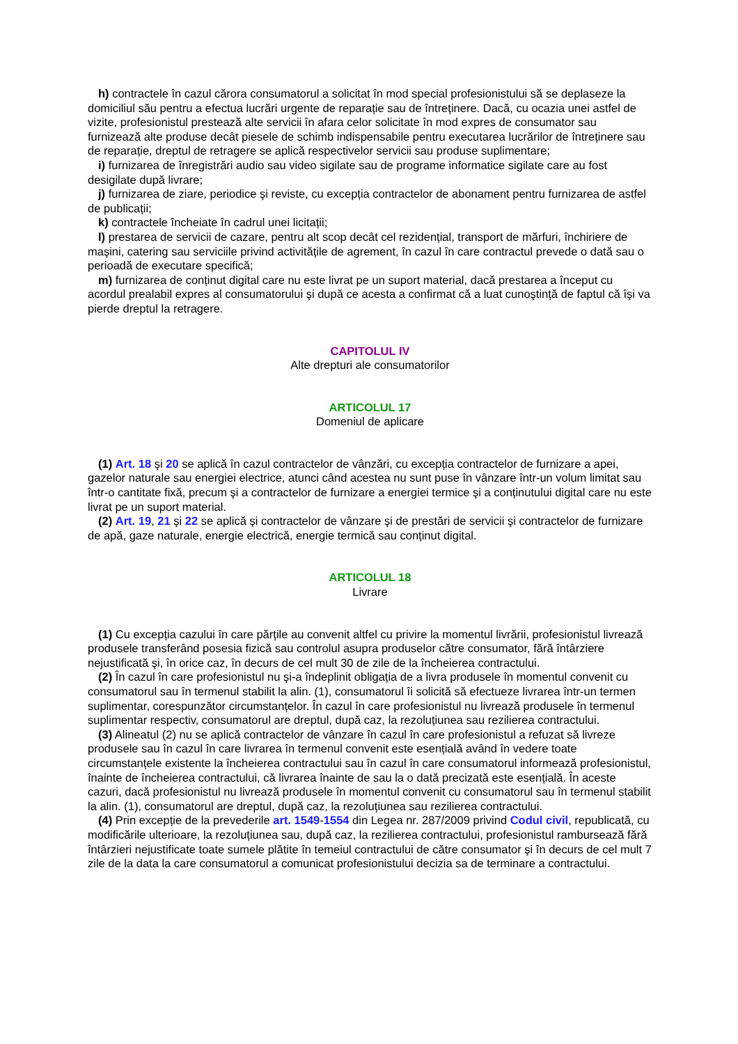h) contractele în cazul cărora consumatorul a solicitat în mod special profesionistului să se deplaseze la domiciliul său pentru a efectua lucrări urgente de reparație sau de întreținere. Dacă, cu ocazia unei astfel de vizite, profesionistul prestează alte servicii în afara celor solicitate în mod expres de consumator sau furnizează alte produse decât piesele de schimb indispensabile pentru executarea lucrărilor de întreținere sau de reparație, dreptul de retragere se aplică respectivelor servicii sau produse suplimentare;
i) furnizarea de înregistrări audio sau video sigilate sau de programe informatice sigilate care au fost desigilate după livrare;
j) furnizarea de ziare, periodice şi reviste, cu excepția contractelor de abonament pentru furnizarea de astfel de publicații;
k) contractele încheiate în cadrul unei licitații;
l) prestarea de servicii de cazare, pentru alt scop decât cel rezidențial, transport de mărfuri, închiriere de maşini, catering sau serviciile privind activitățile de agrement, în cazul în care contractul prevede o dată sau o perioadă de executare specifică;
m) furnizarea de conținut digital care nu este livrat pe un suport material, dacă prestarea a început cu acordul prealabil expres al consumatorului şi după ce acesta a confirmat că a luat cunoştință de faptul că îşi va pierde dreptul la retragere.
CAPITOLUL IV
Alte drepturi ale consumatorilor
ARTICOLUL 17
Domeniul de aplicare
(1) Art. 18 şi 20 se aplică în cazul contractelor de vânzări, cu excepția contractelor de furnizare a apei, gazelor naturale sau energiei electrice, atunci când acestea nu sunt puse în vânzare într-un volum limitat sau într-o cantitate fixă, precum şi a contractelor de furnizare a energiei termice şi a conținutului digital care nu este livrat pe un suport material.
(2) Art. 19, 21 şi 22 se aplică şi contractelor de vânzare şi de prestări de servicii şi contractelor de furnizare de apă, gaze naturale, energie electrică, energie termică sau conținut digital.
ARTICOLUL 18
Livrare
(1) Cu excepția cazului în care părțile au convenit altfel cu privire la momentul livrării, profesionistul livrează produsele transferând posesia fizică sau controlul asupra produselor către consumator, fără întârziere nejustificată şi, în orice caz, în decurs de cel mult 30 de zile de la încheierea contractului.
(2) În cazul în care profesionistul nu şi-a îndeplinit obligația de a livra produsele în momentul convenit cu consumatorul sau în termenul stabilit la alin. (1), consumatorul îi solicită să efectueze livrarea într-un termen suplimentar, corespunzător circumstanțelor. În cazul în care profesionistul nu livrează produsele în termenul suplimentar respectiv, consumatorul are dreptul, după caz, la rezoluțiunea sau rezilierea contractului.
(3) Alineatul (2) nu se aplică contractelor de vânzare în cazul în care profesionistul a refuzat să livreze produsele sau în cazul în care livrarea în termenul convenit este esențială având în vedere toate circumstanțele existente la încheierea contractului sau în cazul în care consumatorul informează profesionistul, înainte de încheierea contractului, că livrarea înainte de sau la o dată precizată este esențială. În aceste cazuri, dacă profesionistul nu livrează produsele în momentul convenit cu consumatorul sau în termenul stabilit la alin. (1), consumatorul are dreptul, după caz, la rezoluțiunea sau rezilierea contractului.
(4) Prin excepție de la prevederile art. 1549-1554 din Legea nr. 287/2009 privind Codul civil, republicată, cu modificările ulterioare, la rezoluțiunea sau, după caz, la rezilierea contractului, profesionistul rambursează fără întârzieri nejustificate toate sumele plătite în temeiul contractului de către consumator şi în decurs de cel mult 7 zile de la data la care consumatorul a comunicat profesionistului decizia sa de terminare a contractului.